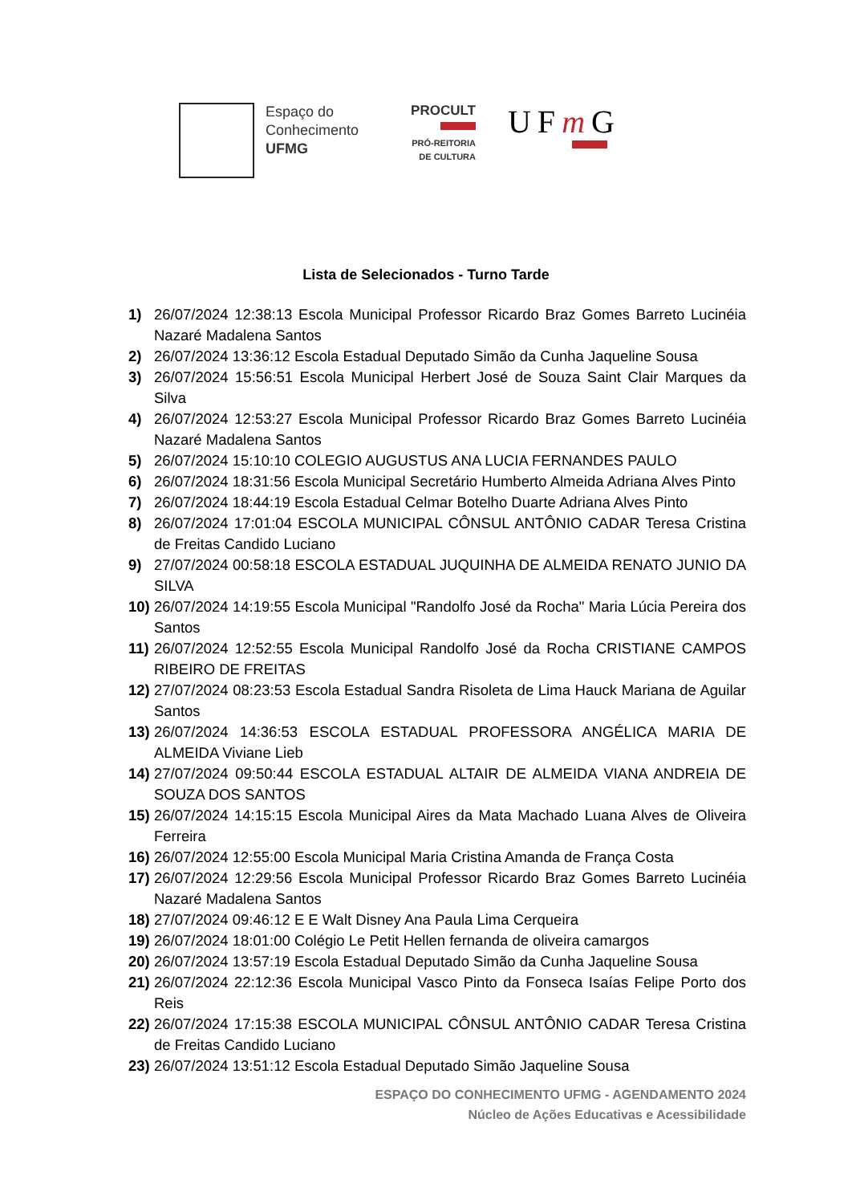Espaço do
Conhecimento
UFMG
PROCULT
PRÓ-REITORIA
DE CULTURA
UFm G
Lista de Selecionados - Turno Tarde
1) 26/07/2024 12:38:13 Escola Municipal Professor Ricardo Braz Gomes Barreto Lucinéia Nazaré Madalena Santos
2) 26/07/2024 13:36:12 Escola Estadual Deputado Simão da Cunha Jaqueline Sousa
3) 26/07/2024 15:56:51 Escola Municipal Herbert José de Souza Saint Clair Marques da Silva
4) 26/07/2024 12:53:27 Escola Municipal Professor Ricardo Braz Gomes Barreto Lucinéia Nazaré Madalena Santos
5) 26/07/2024 15:10:10 COLEGIO AUGUSTUS ANA LUCIA FERNANDES PAULO
6) 26/07/2024 18:31:56 Escola Municipal Secretário Humberto Almeida Adriana Alves Pinto
7) 26/07/2024 18:44:19 Escola Estadual Celmar Botelho Duarte Adriana Alves Pinto
8) 26/07/2024 17:01:04 ESCOLA MUNICIPAL CÔNSUL ANTÔNIO CADAR Teresa Cristina de Freitas Candido Luciano
9) 27/07/2024 00:58:18 ESCOLA ESTADUAL JUQUINHA DE ALMEIDA RENATO JUNIO DA SILVA
10) 26/07/2024 14:19:55 Escola Municipal "Randolfo José da Rocha" Maria Lúcia Pereira dos Santos
11) 26/07/2024 12:52:55 Escola Municipal Randolfo José da Rocha CRISTIANE CAMPOS RIBEIRO DE FREITAS
12) 27/07/2024 08:23:53 Escola Estadual Sandra Risoleta de Lima Hauck Mariana de Aguilar Santos
13) 26/07/2024 14:36:53 ESCOLA ESTADUAL PROFESSORA ANGÉLICA MARIA DE ALMEIDA Viviane Lieb
14) 27/07/2024 09:50:44 ESCOLA ESTADUAL ALTAIR DE ALMEIDA VIANA ANDREIA DE SOUZA DOS SANTOS
15) 26/07/2024 14:15:15 Escola Municipal Aires da Mata Machado Luana Alves de Oliveira Ferreira
16) 26/07/2024 12:55:00 Escola Municipal Maria Cristina Amanda de França Costa
17) 26/07/2024 12:29:56 Escola Municipal Professor Ricardo Braz Gomes Barreto Lucinéia Nazaré Madalena Santos
18) 27/07/2024 09:46:12 E E Walt Disney Ana Paula Lima Cerqueira
19) 26/07/2024 18:01:00 Colégio Le Petit Hellen fernanda de oliveira camargos
20) 26/07/2024 13:57:19 Escola Estadual Deputado Simão da Cunha Jaqueline Sousa
21) 26/07/2024 22:12:36 Escola Municipal Vasco Pinto da Fonseca Isaías Felipe Porto dos Reis
22) 26/07/2024 17:15:38 ESCOLA MUNICIPAL CÔNSUL ANTÔNIO CADAR Teresa Cristina de Freitas Candido Luciano
23) 26/07/2024 13:51:12 Escola Estadual Deputado Simão Jaqueline Sousa
ESPAÇO DO CONHECIMENTO UFMG - AGENDAMENTO 2024
Núcleo de Ações Educativas e Acessibilidade